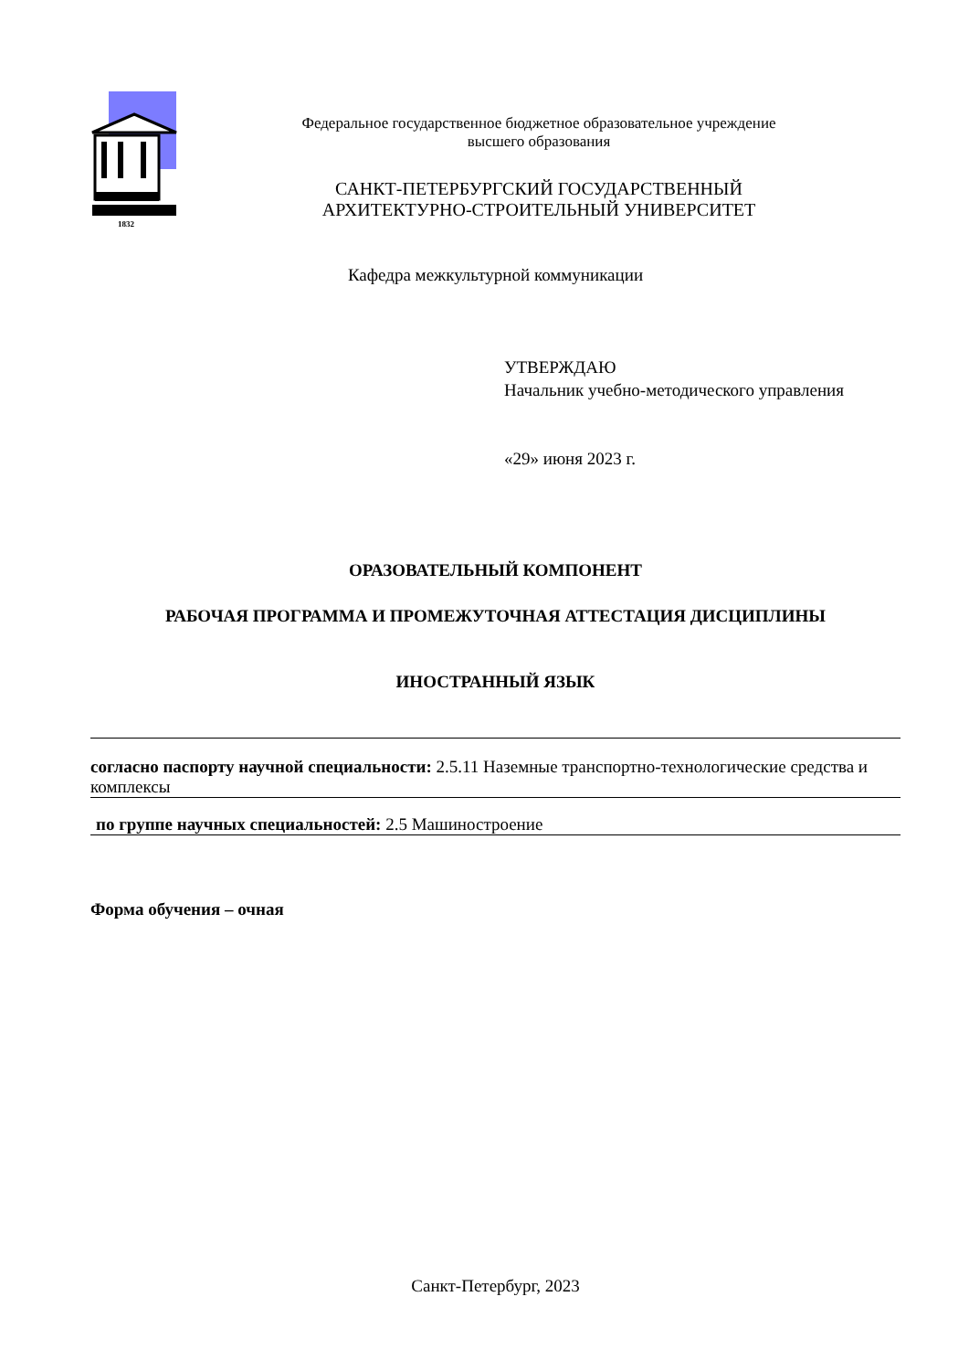1832
Федеральное государственное бюджетное образовательное учреждение
высшего образования
САНКТ-ПЕТЕРБУРГСКИЙ ГОСУДАРСТВЕННЫЙ
АРХИТЕКТУРНО-СТРОИТЕЛЬНЫЙ УНИВЕРСИТЕТ
Кафедра межкультурной коммуникации
УТВЕРЖДАЮ
Начальник учебно-методического управления
«29» июня 2023 г.
ОРАЗОВАТЕЛЬНЫЙ КОМПОНЕНТ
РАБОЧАЯ ПРОГРАММА И ПРОМЕЖУТОЧНАЯ АТТЕСТАЦИЯ ДИСЦИПЛИНЫ
ИНОСТРАННЫЙ ЯЗЫК
согласно паспорту научной специальности: 2.5.11 Наземные транспортно-технологические средства и комплексы
по группе научных специальностей: 2.5 Машиностроение
Форма обучения – очная
Санкт-Петербург, 2023